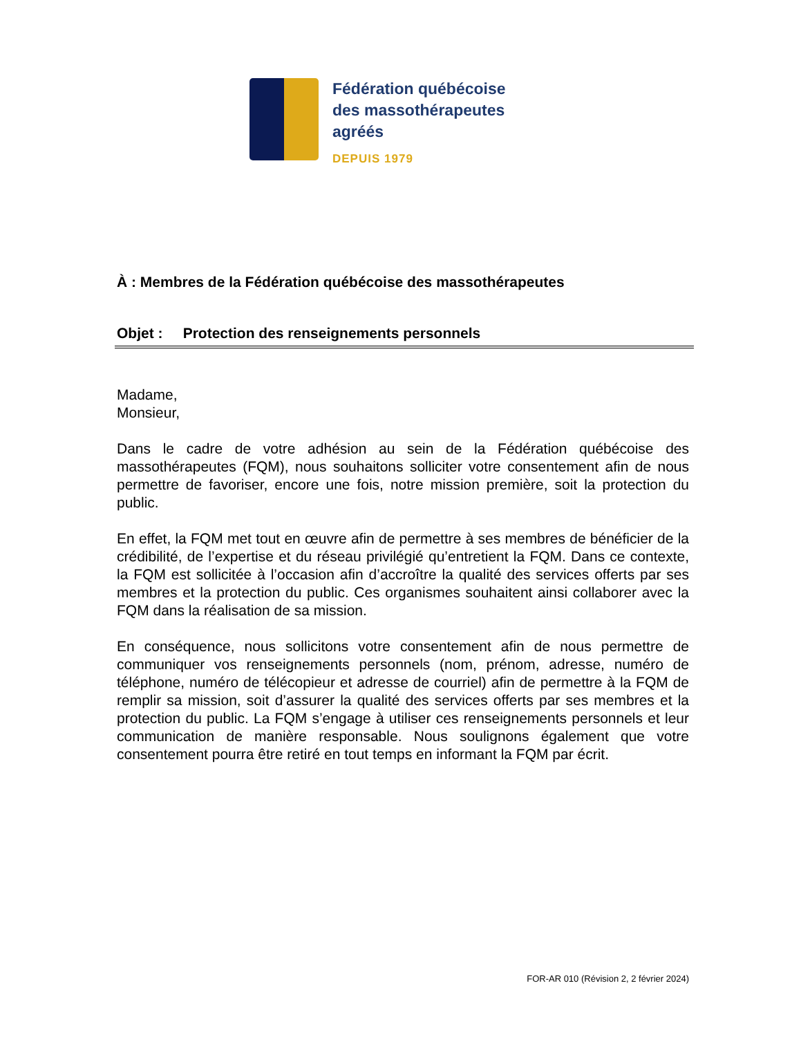Fédération québécoise
des massothérapeutes
agréés
DEPUIS 1979
À : Membres de la Fédération québécoise des massothérapeutes
Objet : Protection des renseignements personnels
Madame,
Monsieur,
Dans le cadre de votre adhésion au sein de la Fédération québécoise des massothérapeutes (FQM), nous souhaitons solliciter votre consentement afin de nous permettre de favoriser, encore une fois, notre mission première, soit la protection du public.
En effet, la FQM met tout en œuvre afin de permettre à ses membres de bénéficier de la crédibilité, de l’expertise et du réseau privilégié qu’entretient la FQM. Dans ce contexte, la FQM est sollicitée à l’occasion afin d’accroître la qualité des services offerts par ses membres et la protection du public. Ces organismes souhaitent ainsi collaborer avec la FQM dans la réalisation de sa mission.
En conséquence, nous sollicitons votre consentement afin de nous permettre de communiquer vos renseignements personnels (nom, prénom, adresse, numéro de téléphone, numéro de télécopieur et adresse de courriel) afin de permettre à la FQM de remplir sa mission, soit d’assurer la qualité des services offerts par ses membres et la protection du public. La FQM s’engage à utiliser ces renseignements personnels et leur communication de manière responsable. Nous soulignons également que votre consentement pourra être retiré en tout temps en informant la FQM par écrit.
FOR-AR 010 (Révision 2, 2 février 2024)